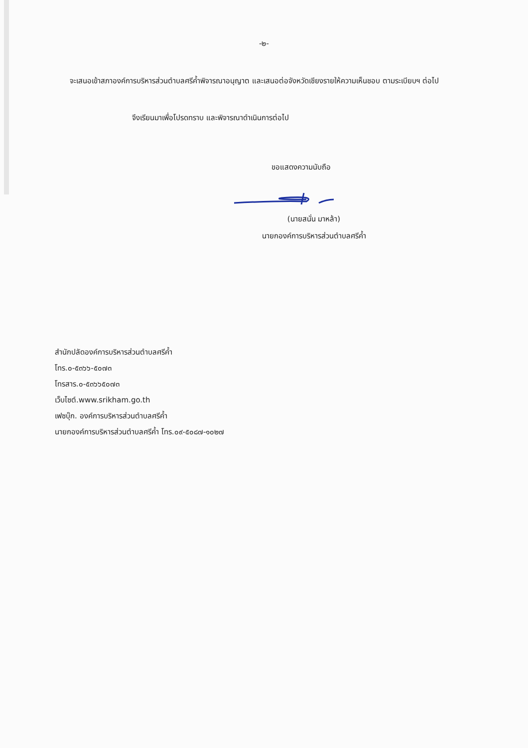-๒-
จะเสนอเข้าสภาองค์การบริหารส่วนตำบลศรีค้ำพิจารณาอนุญาต และเสนอต่อจังหวัดเชียงรายให้ความเห็นชอบ ตามระเบียบฯ ต่อไป
จึงเรียนมาเพื่อโปรดทราบ และพิจารณาดำเนินการต่อไป
ขอแสดงความนับถือ
(นายสนั่น มาหล้า)
นายกองค์การบริหารส่วนตำบลศรีค้ำ
สำนักปลัดองค์การบริหารส่วนตำบลศรีค้ำ
โทร.๐-๕๓๖๖-๕๐๗๓
โทรสาร.๐-๕๓๖๖๕๐๗๓
เว็บไซต์.www.srikham.go.th
เฟซบุ๊ก. องค์การบริหารส่วนตำบลศรีค้ำ
นายกองค์การบริหารส่วนตำบลศรีค้ำ โทร.๐๙-๕๐๘๗-๑๐๒๗